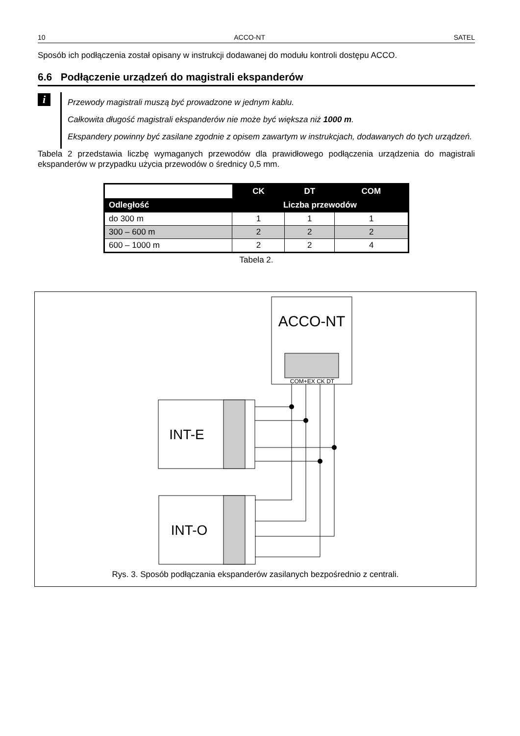10 ACCO-NT SATEL
Sposób ich podłączenia został opisany w instrukcji dodawanej do modułu kontroli dostępu ACCO.
6.6 Podłączenie urządzeń do magistrali ekspanderów
i
Przewody magistrali muszą być prowadzone w jednym kablu.
Całkowita długość magistrali ekspanderów nie może być większa niż 1000 m.
Ekspandery powinny być zasilane zgodnie z opisem zawartym w instrukcjach, dodawanych do tych urządzeń.
Tabela 2 przedstawia liczbę wymaganych przewodów dla prawidłowego podłączenia urządzenia do magistrali ekspanderów w przypadku użycia przewodów o średnicy 0,5 mm.
| | CK | DT | COM |
| --- | --- | --- | --- |
| Odległość | Liczba przewodów | | |
| do 300 m | 1 | 1 | 1 |
| 300 – 600 m | 2 | 2 | 2 |
| 600 – 1000 m | 2 | 2 | 4 |
Tabela 2.
ACCO-NT
COM+EX CK DT
INT-E
INT-O
Rys. 3. Sposób podłączania ekspanderów zasilanych bezpośrednio z centrali.